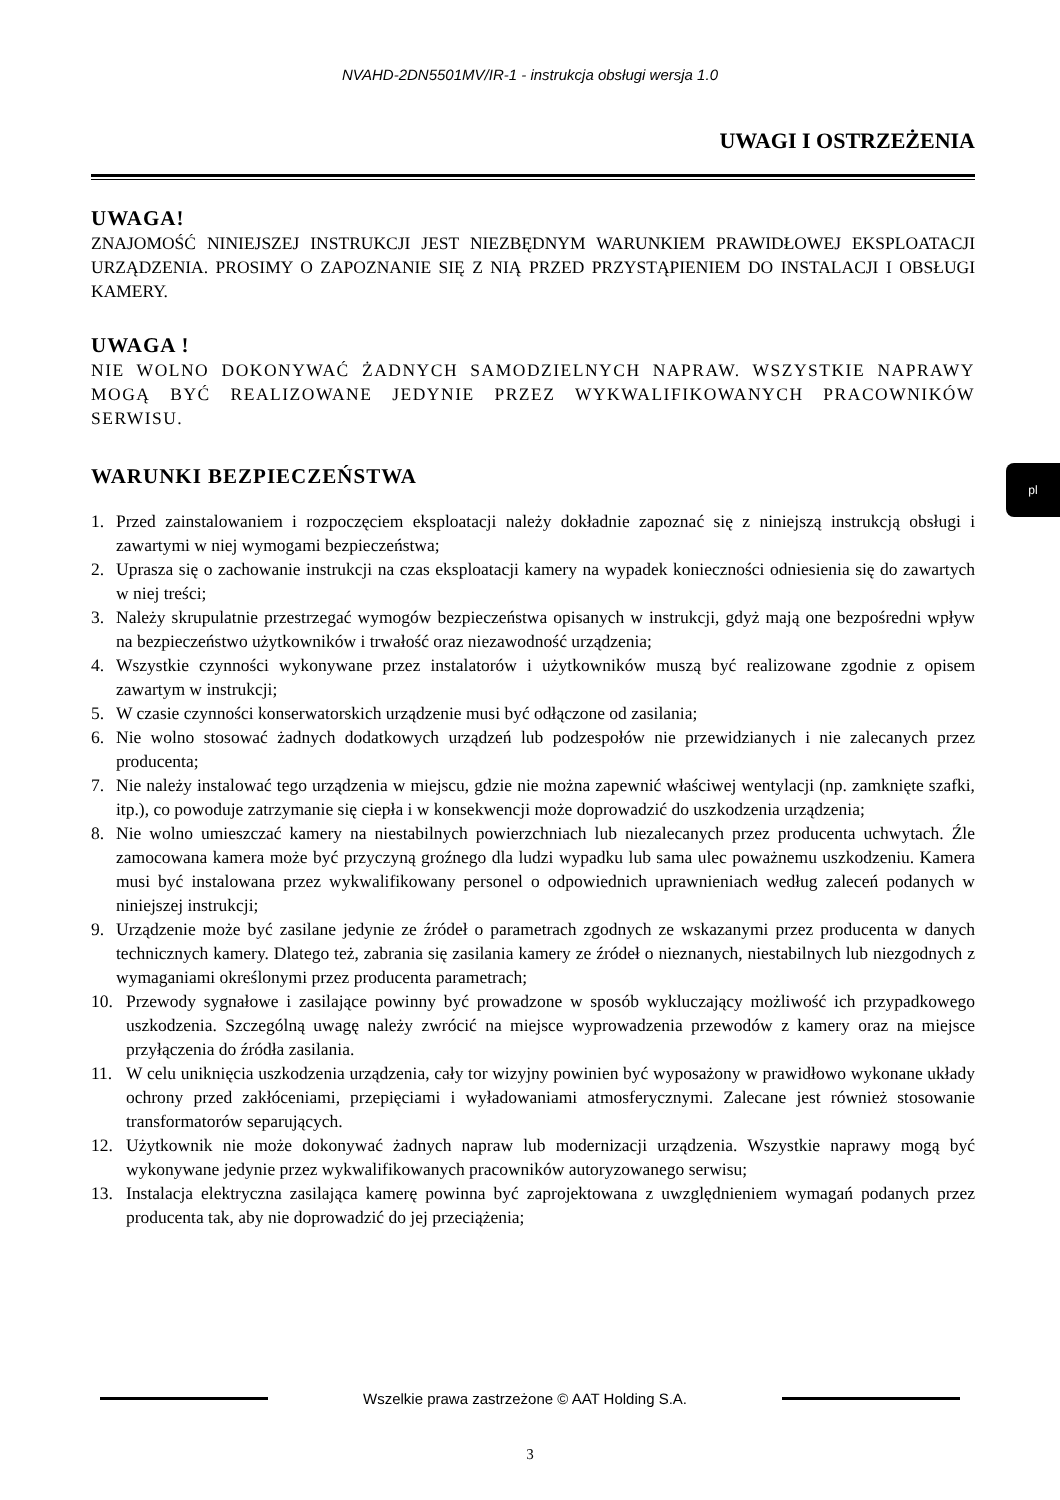NVAHD-2DN5501MV/IR-1 - instrukcja obsługi wersja 1.0
pl
UWAGI I OSTRZEŻENIA
UWAGA!
ZNAJOMOŚĆ NINIEJSZEJ INSTRUKCJI JEST NIEZBĘDNYM WARUNKIEM PRAWIDŁOWEJ EKSPLOATACJI URZĄDZENIA. PROSIMY O ZAPOZNANIE SIĘ Z NIĄ PRZED PRZYSTĄPIENIEM DO INSTALACJI I OBSŁUGI KAMERY.
UWAGA !
NIE WOLNO DOKONYWAĆ ŻADNYCH SAMODZIELNYCH NAPRAW. WSZYSTKIE NAPRAWY MOGĄ BYĆ REALIZOWANE JEDYNIE PRZEZ WYKWALIFIKOWANYCH PRACOWNIKÓW SERWISU.
WARUNKI BEZPIECZEŃSTWA
1. Przed zainstalowaniem i rozpoczęciem eksploatacji należy dokładnie zapoznać się z niniejszą instrukcją obsługi i zawartymi w niej wymogami bezpieczeństwa;
2. Uprasza się o zachowanie instrukcji na czas eksploatacji kamery na wypadek konieczności odniesienia się do zawartych w niej treści;
3. Należy skrupulatnie przestrzegać wymogów bezpieczeństwa opisanych w instrukcji, gdyż mają one bezpośredni wpływ na bezpieczeństwo użytkowników i trwałość oraz niezawodność urządzenia;
4. Wszystkie czynności wykonywane przez instalatorów i użytkowników muszą być realizowane zgodnie z opisem zawartym w instrukcji;
5. W czasie czynności konserwatorskich urządzenie musi być odłączone od zasilania;
6. Nie wolno stosować żadnych dodatkowych urządzeń lub podzespołów nie przewidzianych i nie zalecanych przez producenta;
7. Nie należy instalować tego urządzenia w miejscu, gdzie nie można zapewnić właściwej wentylacji (np. zamknięte szafki, itp.), co powoduje zatrzymanie się ciepła i w konsekwencji może doprowadzić do uszkodzenia urządzenia;
8. Nie wolno umieszczać kamery na niestabilnych powierzchniach lub niezalecanych przez producenta uchwytach. Źle zamocowana kamera może być przyczyną groźnego dla ludzi wypadku lub sama ulec poważnemu uszkodzeniu. Kamera musi być instalowana przez wykwalifikowany personel o odpowiednich uprawnieniach według zaleceń podanych w niniejszej instrukcji;
9. Urządzenie może być zasilane jedynie ze źródeł o parametrach zgodnych ze wskazanymi przez producenta w danych technicznych kamery. Dlatego też, zabrania się zasilania kamery ze źródeł o nieznanych, niestabilnych lub niezgodnych z wymaganiami określonymi przez producenta parametrach;
10. Przewody sygnałowe i zasilające powinny być prowadzone w sposób wykluczający możliwość ich przypadkowego uszkodzenia. Szczególną uwagę należy zwrócić na miejsce wyprowadzenia przewodów z kamery oraz na miejsce przyłączenia do źródła zasilania.
11. W celu uniknięcia uszkodzenia urządzenia, cały tor wizyjny powinien być wyposażony w prawidłowo wykonane układy ochrony przed zakłóceniami, przepięciami i wyładowaniami atmosferycznymi. Zalecane jest również stosowanie transformatorów separujących.
12. Użytkownik nie może dokonywać żadnych napraw lub modernizacji urządzenia. Wszystkie naprawy mogą być wykonywane jedynie przez wykwalifikowanych pracowników autoryzowanego serwisu;
13. Instalacja elektryczna zasilająca kamerę powinna być zaprojektowana z uwzględnieniem wymagań podanych przez producenta tak, aby nie doprowadzić do jej przeciążenia;
Wszelkie prawa zastrzeżone © AAT Holding S.A.
3